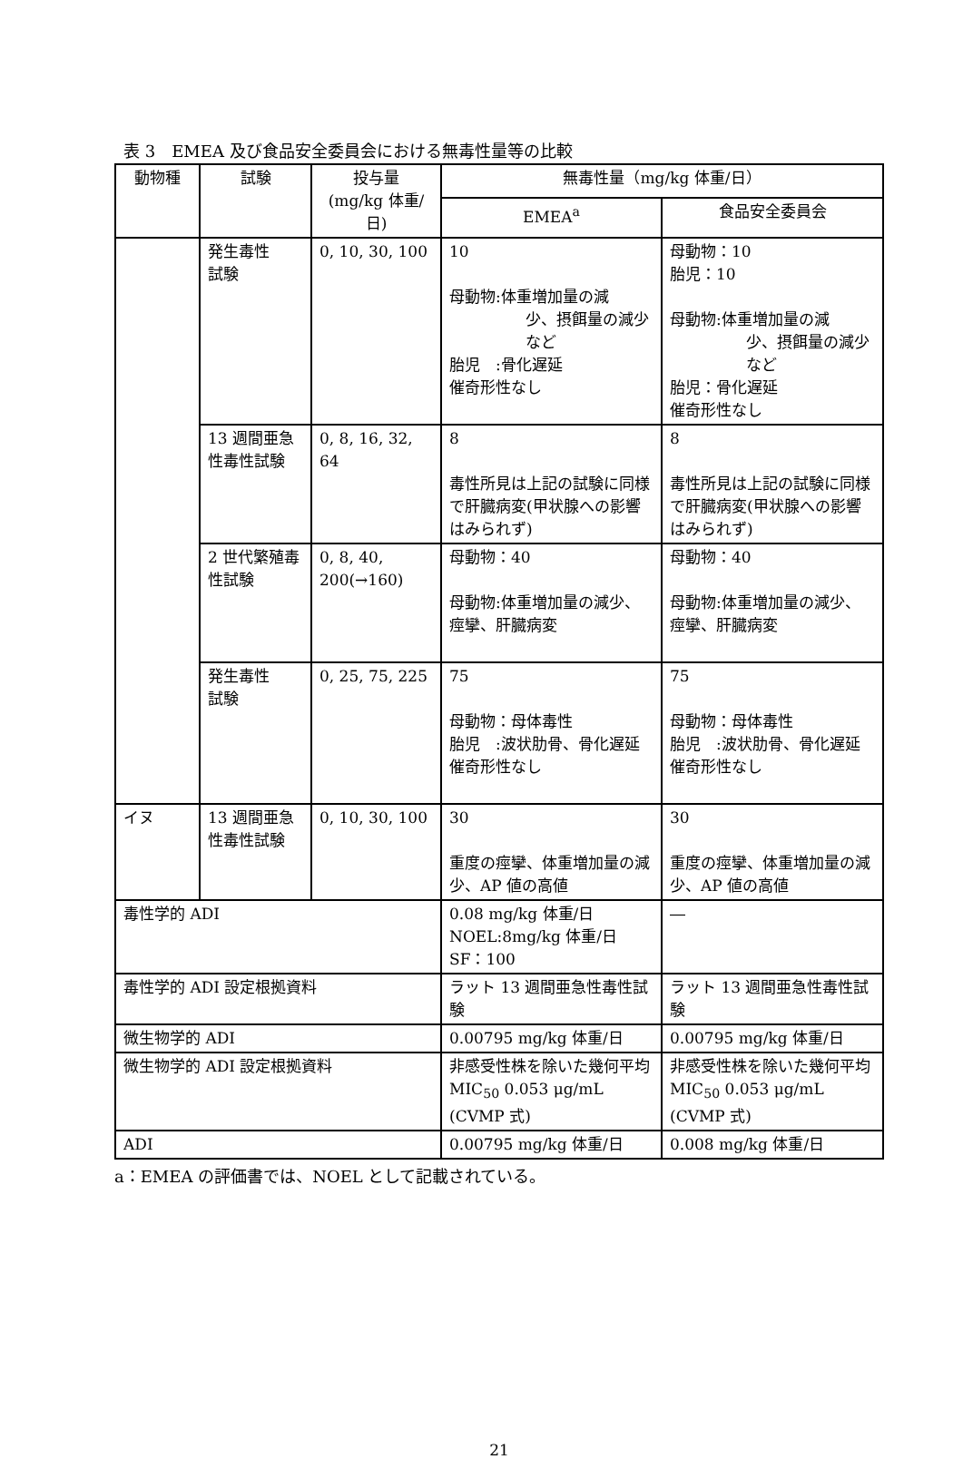表 3　EMEA 及び食品安全委員会における無毒性量等の比較
| 動物種 | 試験 | 投与量 (mg/kg 体重/日) | 無毒性量（mg/kg 体重/日） | |
| --- | --- | --- | --- | --- |
| | | | EMEA<sup>a</sup> | 食品安全委員会 |
| | 発生毒性 試験 | 0, 10, 30, 100 | 10 母動物:体重増加量の減 少、摂餌量の減少など 胎児 :骨化遅延 催奇形性なし | 母動物：10 胎児：10 母動物:体重増加量の減 少、摂餌量の減少など 胎児：骨化遅延 催奇形性なし |
| | 13 週間亜急性毒性試験 | 0, 8, 16, 32, 64 | 8 毒性所見は上記の試験に同様で肝臓病変(甲状腺への影響はみられず) | 8 毒性所見は上記の試験に同様で肝臓病変(甲状腺への影響はみられず) |
| | 2 世代繁殖毒性試験 | 0, 8, 40, 200(→160) | 母動物：40 母動物:体重増加量の減少、痙攣、肝臓病変 | 母動物：40 母動物:体重増加量の減少、痙攣、肝臓病変 |
| | 発生毒性 試験 | 0, 25, 75, 225 | 75 母動物：母体毒性 胎児 :波状肋骨、骨化遅延 催奇形性なし | 75 母動物：母体毒性 胎児 :波状肋骨、骨化遅延 催奇形性なし |
| イヌ | 13 週間亜急性毒性試験 | 0, 10, 30, 100 | 30 重度の痙攣、体重増加量の減少、AP 値の高値 | 30 重度の痙攣、体重増加量の減少、AP 値の高値 |
| 毒性学的 ADI | | | 0.08 mg/kg 体重/日 NOEL:8mg/kg 体重/日 SF：100 | ― |
| 毒性学的 ADI 設定根拠資料 | | | ラット 13 週間亜急性毒性試験 | ラット 13 週間亜急性毒性試験 |
| 微生物学的 ADI | | | 0.00795 mg/kg 体重/日 | 0.00795 mg/kg 体重/日 |
| 微生物学的 ADI 設定根拠資料 | | | 非感受性株を除いた幾何平均 MIC<sub>50</sub> 0.053 μg/mL (CVMP 式) | 非感受性株を除いた幾何平均 MIC<sub>50</sub> 0.053 μg/mL (CVMP 式) |
| ADI | | | 0.00795 mg/kg 体重/日 | 0.008 mg/kg 体重/日 |
a：EMEA の評価書では、NOEL として記載されている。
21